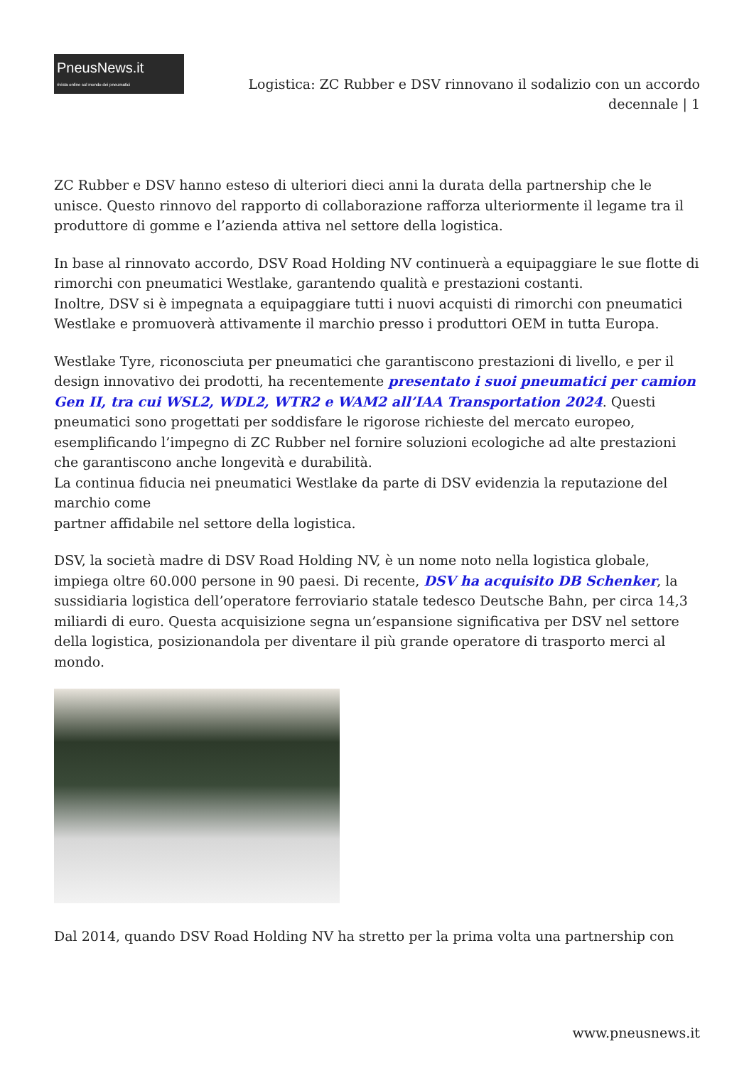PneusNews.it
rivista online sul mondo dei pneumatici
Logistica: ZC Rubber e DSV rinnovano il sodalizio con un accordo decennale | 1
ZC Rubber e DSV hanno esteso di ulteriori dieci anni la durata della partnership che le unisce. Questo rinnovo del rapporto di collaborazione rafforza ulteriormente il legame tra il produttore di gomme e l’azienda attiva nel settore della logistica.
In base al rinnovato accordo, DSV Road Holding NV continuerà a equipaggiare le sue flotte di rimorchi con pneumatici Westlake, garantendo qualità e prestazioni costanti.
Inoltre, DSV si è impegnata a equipaggiare tutti i nuovi acquisti di rimorchi con pneumatici Westlake e promuoverà attivamente il marchio presso i produttori OEM in tutta Europa.
Westlake Tyre, riconosciuta per pneumatici che garantiscono prestazioni di livello, e per il design innovativo dei prodotti, ha recentemente presentato i suoi pneumatici per camion Gen II, tra cui WSL2, WDL2, WTR2 e WAM2 all’IAA Transportation 2024. Questi pneumatici sono progettati per soddisfare le rigorose richieste del mercato europeo, esemplificando l’impegno di ZC Rubber nel fornire soluzioni ecologiche ad alte prestazioni che garantiscono anche longevità e durabilità.
La continua fiducia nei pneumatici Westlake da parte di DSV evidenzia la reputazione del marchio come
partner affidabile nel settore della logistica.
DSV, la società madre di DSV Road Holding NV, è un nome noto nella logistica globale, impiega oltre 60.000 persone in 90 paesi. Di recente, DSV ha acquisito DB Schenker, la sussidiaria logistica dell’operatore ferroviario statale tedesco Deutsche Bahn, per circa 14,3 miliardi di euro. Questa acquisizione segna un’espansione significativa per DSV nel settore della logistica, posizionandola per diventare il più grande operatore di trasporto merci al mondo.
Dal 2014, quando DSV Road Holding NV ha stretto per la prima volta una partnership con
www.pneusnews.it